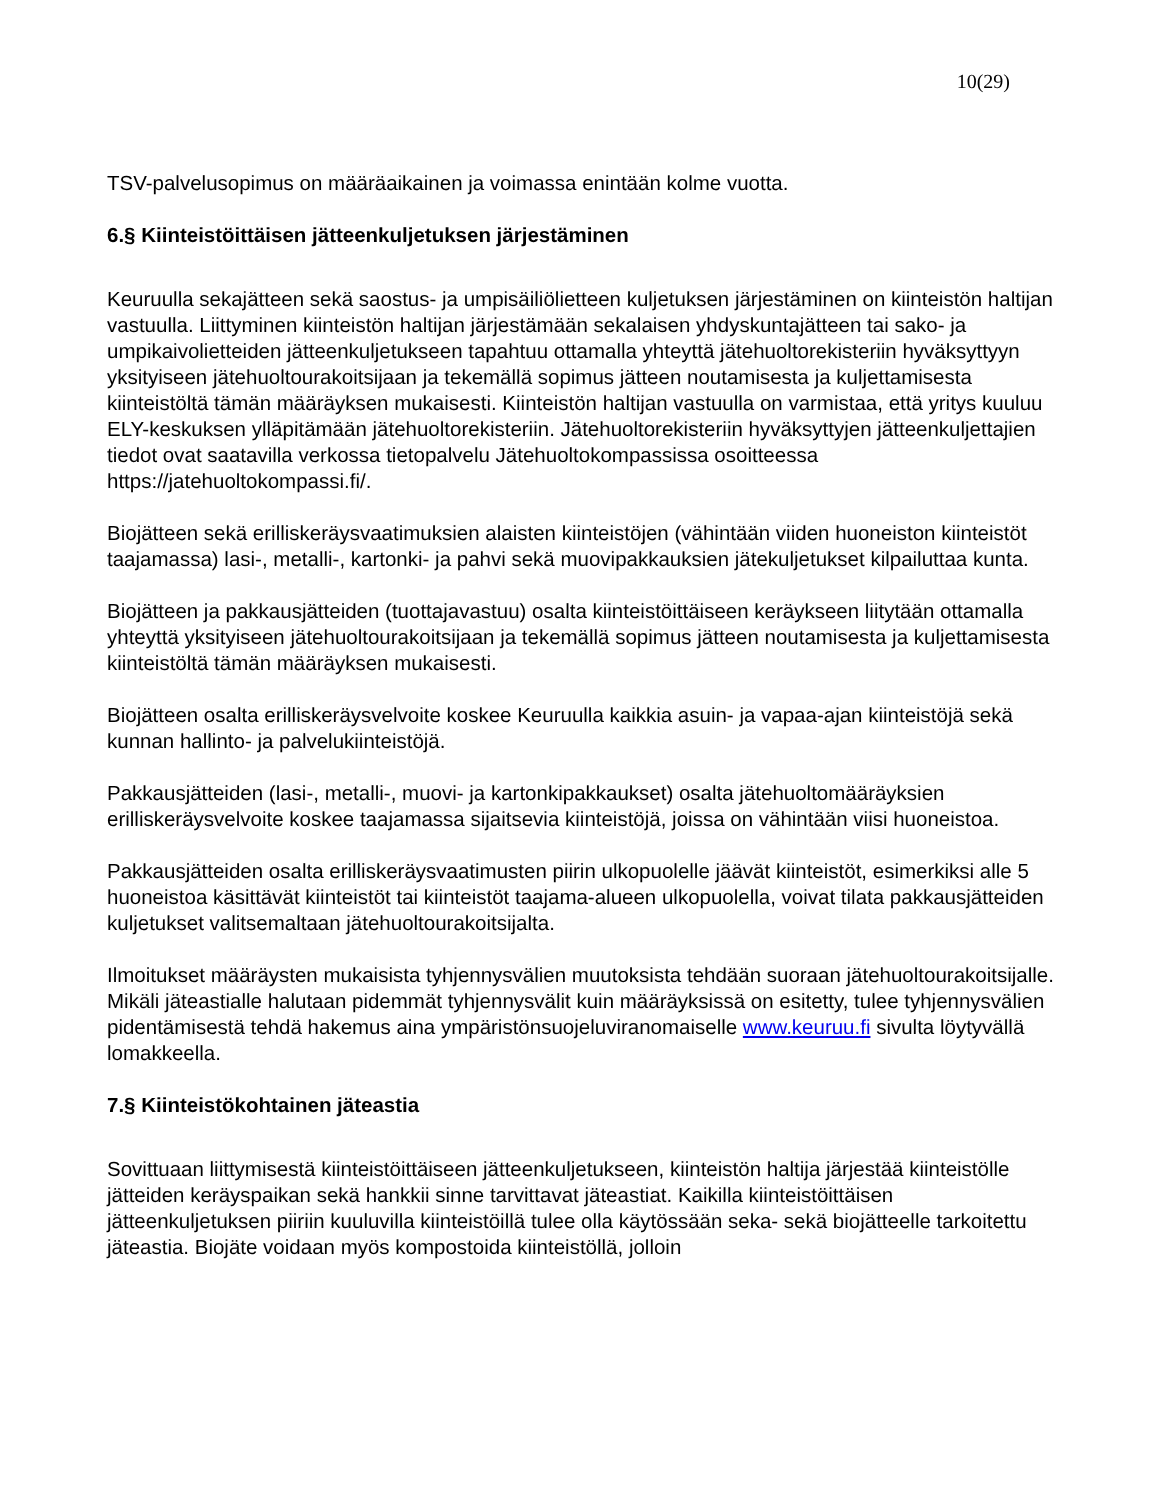10(29)
TSV-palvelusopimus on määräaikainen ja voimassa enintään kolme vuotta.
6.§ Kiinteistöittäisen jätteenkuljetuksen järjestäminen
Keuruulla sekajätteen sekä saostus- ja umpisäiliölietteen kuljetuksen järjestäminen on kiinteistön haltijan vastuulla. Liittyminen kiinteistön haltijan järjestämään sekalaisen yhdyskuntajätteen tai sako- ja umpikaivolietteiden jätteenkuljetukseen tapahtuu ottamalla yhteyttä jätehuoltorekisteriin hyväksyttyyn yksityiseen jätehuoltourakoitsijaan ja tekemällä sopimus jätteen noutamisesta ja kuljettamisesta kiinteistöltä tämän määräyksen mukaisesti. Kiinteistön haltijan vastuulla on varmistaa, että yritys kuuluu ELY-keskuksen ylläpitämään jätehuoltorekisteriin. Jätehuoltorekisteriin hyväksyttyjen jätteenkuljettajien tiedot ovat saatavilla verkossa tietopalvelu Jätehuoltokompassissa osoitteessa https://jatehuoltokompassi.fi/.
Biojätteen sekä erilliskeräysvaatimuksien alaisten kiinteistöjen (vähintään viiden huoneiston kiinteistöt taajamassa) lasi-, metalli-, kartonki- ja pahvi sekä muovipakkauksien jätekuljetukset kilpailuttaa kunta.
Biojätteen ja pakkausjätteiden (tuottajavastuu) osalta kiinteistöittäiseen keräykseen liitytään ottamalla yhteyttä yksityiseen jätehuoltourakoitsijaan ja tekemällä sopimus jätteen noutamisesta ja kuljettamisesta kiinteistöltä tämän määräyksen mukaisesti.
Biojätteen osalta erilliskeräysvelvoite koskee Keuruulla kaikkia asuin- ja vapaa-ajan kiinteistöjä sekä kunnan hallinto- ja palvelukiinteistöjä.
Pakkausjätteiden (lasi-, metalli-, muovi- ja kartonkipakkaukset) osalta jätehuoltomääräyksien erilliskeräysvelvoite koskee taajamassa sijaitsevia kiinteistöjä, joissa on vähintään viisi huoneistoa.
Pakkausjätteiden osalta erilliskeräysvaatimusten piirin ulkopuolelle jäävät kiinteistöt, esimerkiksi alle 5 huoneistoa käsittävät kiinteistöt tai kiinteistöt taajama-alueen ulkopuolella, voivat tilata pakkausjätteiden kuljetukset valitsemaltaan jätehuoltourakoitsijalta.
Ilmoitukset määräysten mukaisista tyhjennysvälien muutoksista tehdään suoraan jätehuoltourakoitsijalle. Mikäli jäteastialle halutaan pidemmät tyhjennysvälit kuin määräyksissä on esitetty, tulee tyhjennysvälien pidentämisestä tehdä hakemus aina ympäristönsuojeluviranomaiselle www.keuruu.fi sivulta löytyvällä lomakkeella.
7.§ Kiinteistökohtainen jäteastia
Sovittuaan liittymisestä kiinteistöittäiseen jätteenkuljetukseen, kiinteistön haltija järjestää kiinteistölle jätteiden keräyspaikan sekä hankkii sinne tarvittavat jäteastiat. Kaikilla kiinteistöittäisen jätteenkuljetuksen piiriin kuuluvilla kiinteistöillä tulee olla käytössään seka- sekä biojätteelle tarkoitettu jäteastia. Biojäte voidaan myös kompostoida kiinteistöllä, jolloin